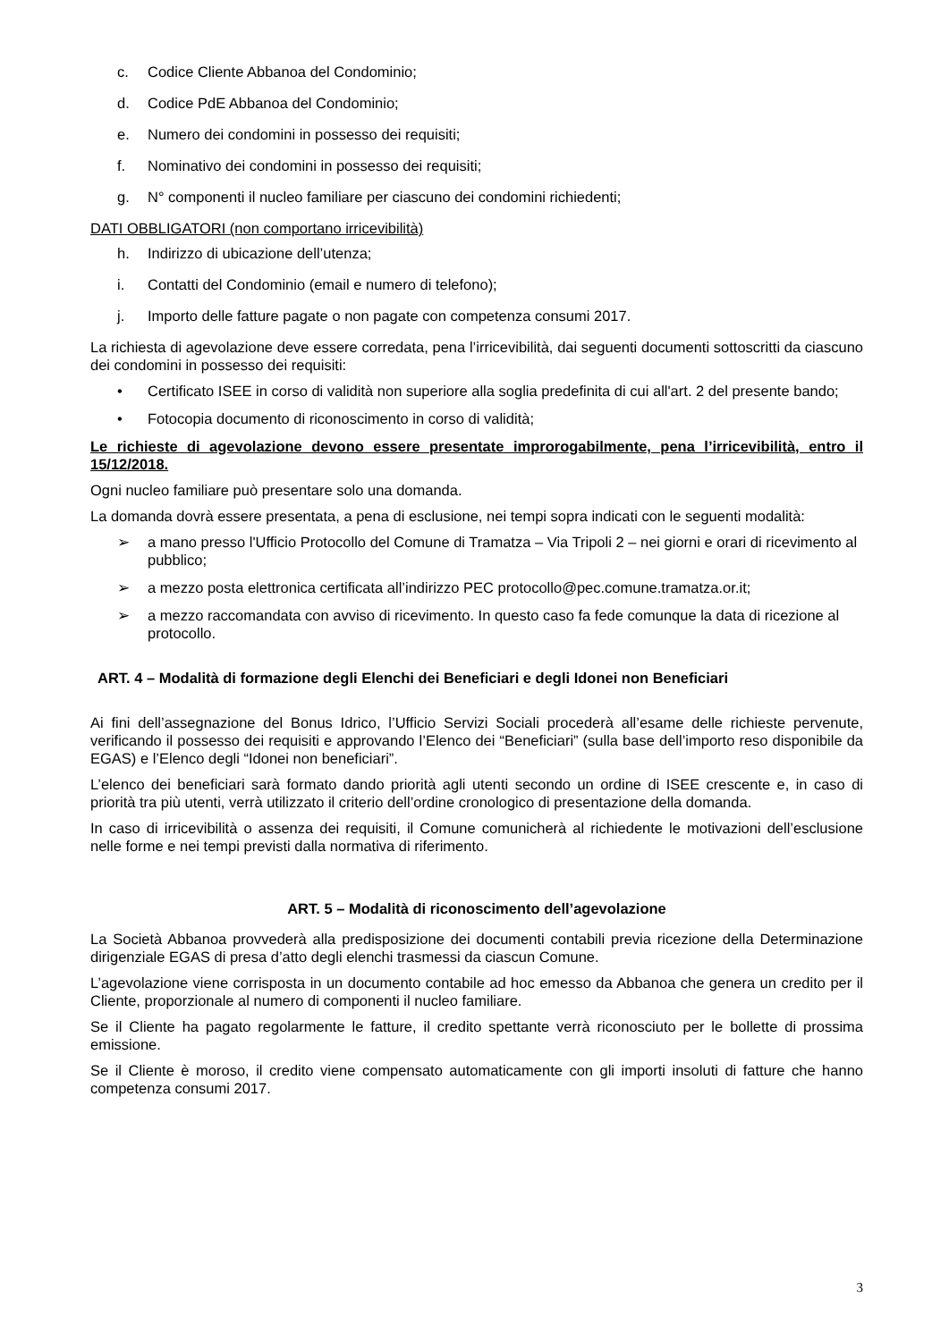c. Codice Cliente Abbanoa del Condominio;
d. Codice PdE Abbanoa del Condominio;
e. Numero dei condomini in possesso dei requisiti;
f. Nominativo dei condomini in possesso dei requisiti;
g. N° componenti il nucleo familiare per ciascuno dei condomini richiedenti;
DATI OBBLIGATORI (non comportano irricevibilità)
h. Indirizzo di ubicazione dell’utenza;
i. Contatti del Condominio (email e numero di telefono);
j. Importo delle fatture pagate o non pagate con competenza consumi 2017.
La richiesta di agevolazione deve essere corredata, pena l’irricevibilità, dai seguenti documenti sottoscritti da ciascuno dei condomini in possesso dei requisiti:
• Certificato ISEE in corso di validità non superiore alla soglia predefinita di cui all'art. 2 del presente bando;
• Fotocopia documento di riconoscimento in corso di validità;
Le richieste di agevolazione devono essere presentate improrogabilmente, pena l’irricevibilità, entro il 15/12/2018.
Ogni nucleo familiare può presentare solo una domanda.
La domanda dovrà essere presentata, a pena di esclusione, nei tempi sopra indicati con le seguenti modalità:
➢ a mano presso l'Ufficio Protocollo del Comune di Tramatza – Via Tripoli 2 – nei giorni e orari di ricevimento al pubblico;
➢ a mezzo posta elettronica certificata all’indirizzo PEC protocollo@pec.comune.tramatza.or.it;
➢ a mezzo raccomandata con avviso di ricevimento. In questo caso fa fede comunque la data di ricezione al protocollo.
ART. 4 – Modalità di formazione degli Elenchi dei Beneficiari e degli Idonei non Beneficiari
Ai fini dell’assegnazione del Bonus Idrico, l’Ufficio Servizi Sociali procederà all’esame delle richieste pervenute, verificando il possesso dei requisiti e approvando l’Elenco dei “Beneficiari” (sulla base dell’importo reso disponibile da EGAS) e l’Elenco degli “Idonei non beneficiari”.
L’elenco dei beneficiari sarà formato dando priorità agli utenti secondo un ordine di ISEE crescente e, in caso di priorità tra più utenti, verrà utilizzato il criterio dell’ordine cronologico di presentazione della domanda.
In caso di irricevibilità o assenza dei requisiti, il Comune comunicherà al richiedente le motivazioni dell’esclusione nelle forme e nei tempi previsti dalla normativa di riferimento.
ART. 5 – Modalità di riconoscimento dell’agevolazione
La Società Abbanoa provvederà alla predisposizione dei documenti contabili previa ricezione della Determinazione dirigenziale EGAS di presa d’atto degli elenchi trasmessi da ciascun Comune.
L’agevolazione viene corrisposta in un documento contabile ad hoc emesso da Abbanoa che genera un credito per il Cliente, proporzionale al numero di componenti il nucleo familiare.
Se il Cliente ha pagato regolarmente le fatture, il credito spettante verrà riconosciuto per le bollette di prossima emissione.
Se il Cliente è moroso, il credito viene compensato automaticamente con gli importi insoluti di fatture che hanno competenza consumi 2017.
3